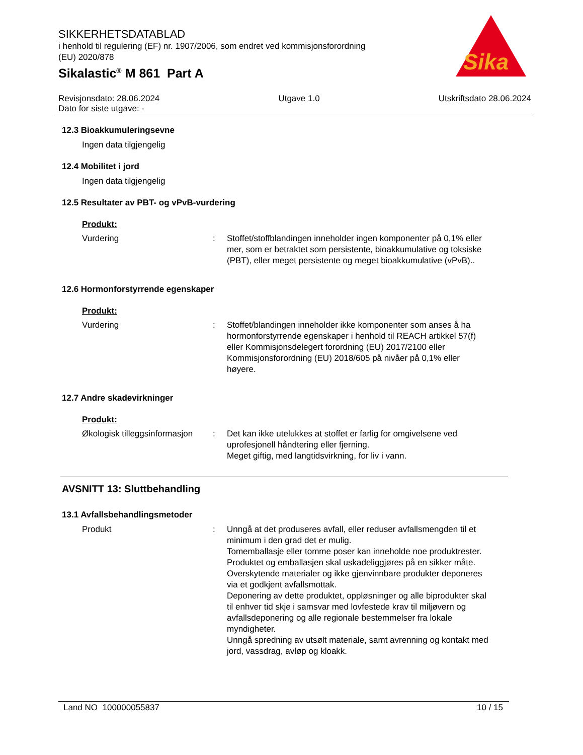SIKKERHETSDATABLAD
i henhold til regulering (EF) nr. 1907/2006, som endret ved kommisjonsforordning
(EU) 2020/878
Sikalastic<sup>®</sup> M 861 Part A
Revisjonsdato: 28.06.2024
Dato for siste utgave: - Utgave 1.0 Utskriftsdato 28.06.2024
12.3 Bioakkumuleringsevne
Ingen data tilgjengelig
12.4 Mobilitet i jord
Ingen data tilgjengelig
12.5 Resultater av PBT- og vPvB-vurdering
Produkt:
Vurdering : Stoffet/stoffblandingen inneholder ingen komponenter på 0,1% eller mer, som er betraktet som persistente, bioakkumulative og toksiske (PBT), eller meget persistente og meget bioakkumulative (vPvB)..
12.6 Hormonforstyrrende egenskaper
Produkt:
Vurdering : Stoffet/blandingen inneholder ikke komponenter som anses å ha hormonforstyrrende egenskaper i henhold til REACH artikkel 57(f) eller Kommisjonsdelegert forordning (EU) 2017/2100 eller Kommisjonsforordning (EU) 2018/605 på nivåer på 0,1% eller høyere.
12.7 Andre skadevirkninger
Produkt:
Økologisk tilleggsinformasjon
: Det kan ikke utelukkes at stoffet er farlig for omgivelsene ved uprofesjonell håndtering eller fjerning.
Meget giftig, med langtidsvirkning, for liv i vann.
AVSNITT 13: Sluttbehandling
13.1 Avfallsbehandlingsmetoder
Produkt : Unngå at det produseres avfall, eller reduser avfallsmengden til et minimum i den grad det er mulig.
Tomemballasje eller tomme poser kan inneholde noe produktrester.
Produktet og emballasjen skal uskadeliggjøres på en sikker måte.
Overskytende materialer og ikke gjenvinnbare produkter deponeres via et godkjent avfallsmottak.
Deponering av dette produktet, oppløsninger og alle biprodukter skal til enhver tid skje i samsvar med lovfestede krav til miljøvern og avfallsdeponering og alle regionale bestemmelser fra lokale myndigheter.
Unngå spredning av utsølt materiale, samt avrenning og kontakt med jord, vassdrag, avløp og kloakk.
Sika
Land NO 100000055837 10 / 15